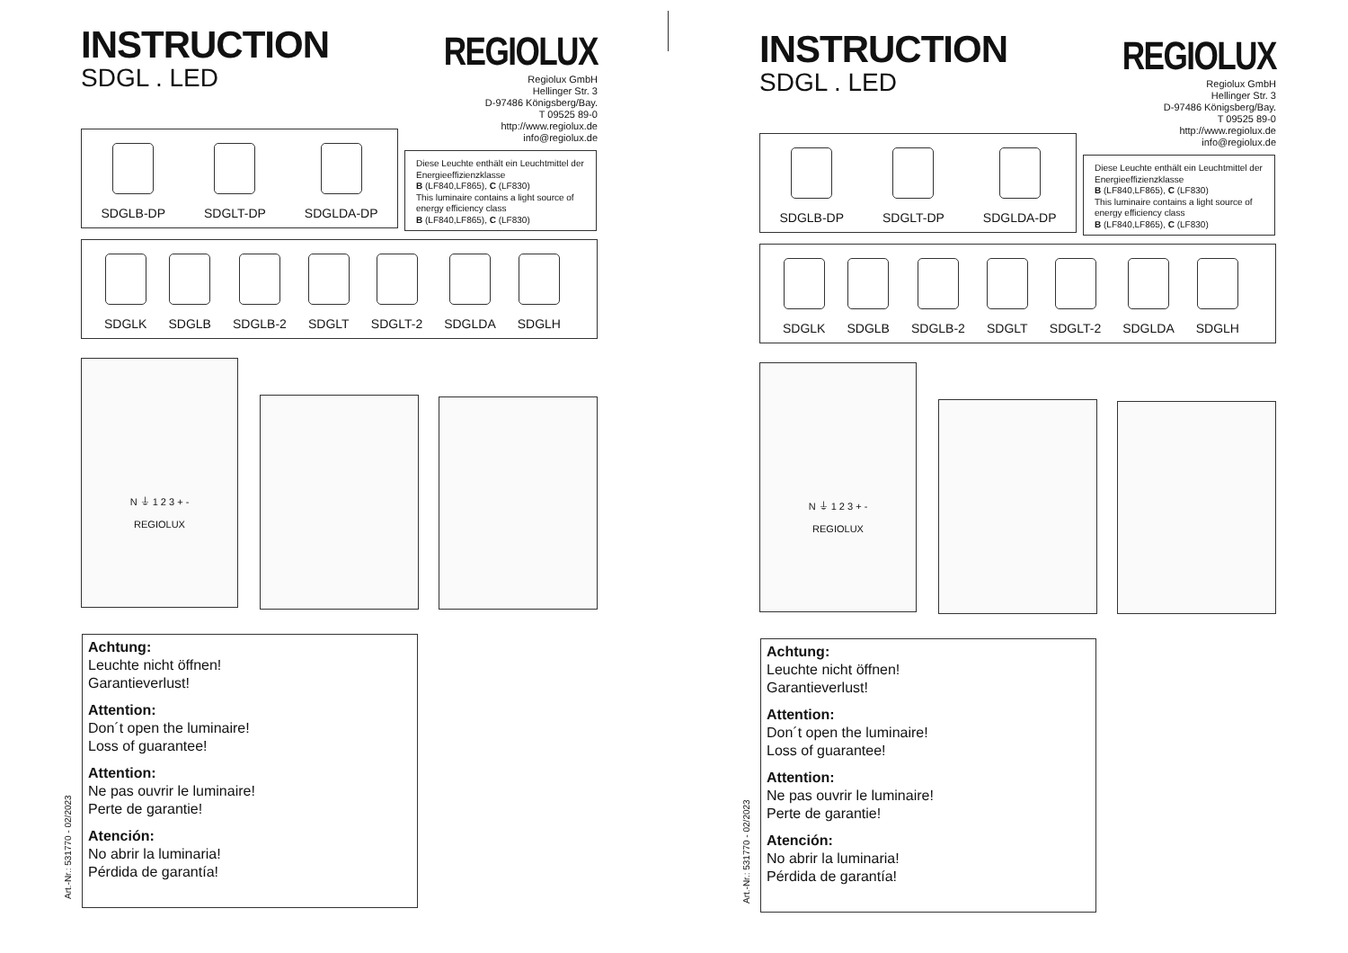INSTRUCTION
SDGL . LED
REGIOLUX
Regiolux GmbH
Hellinger Str. 3
D-97486 Königsberg/Bay.
T 09525 89-0
http://www.regiolux.de
info@regiolux.de
SDGLB-DP
SDGLT-DP
SDGLDA-DP
Diese Leuchte enthält ein Leuchtmittel der Energieeffizienzklasse
B (LF840,LF865), C (LF830)
This luminaire contains a light source of energy efficiency class
B (LF840,LF865), C (LF830)
SDGLK
SDGLB
SDGLB-2
SDGLT
SDGLT-2
SDGLDA
SDGLH
N ⏚ 1 2 3 + -
REGIOLUX
Achtung:
Leuchte nicht öffnen!
Garantieverlust!
Attention:
Don´t open the luminaire!
Loss of guarantee!
Attention:
Ne pas ouvrir le luminaire!
Perte de garantie!
Atención:
No abrir la luminaria!
Pérdida de garantía!
Art.-Nr.: 531770 - 02/2023
INSTRUCTION
SDGL . LED
REGIOLUX
Regiolux GmbH
Hellinger Str. 3
D-97486 Königsberg/Bay.
T 09525 89-0
http://www.regiolux.de
info@regiolux.de
SDGLB-DP
SDGLT-DP
SDGLDA-DP
Diese Leuchte enthält ein Leuchtmittel der Energieeffizienzklasse
B (LF840,LF865), C (LF830)
This luminaire contains a light source of energy efficiency class
B (LF840,LF865), C (LF830)
SDGLK
SDGLB
SDGLB-2
SDGLT
SDGLT-2
SDGLDA
SDGLH
N ⏚ 1 2 3 + -
REGIOLUX
Achtung:
Leuchte nicht öffnen!
Garantieverlust!
Attention:
Don´t open the luminaire!
Loss of guarantee!
Attention:
Ne pas ouvrir le luminaire!
Perte de garantie!
Atención:
No abrir la luminaria!
Pérdida de garantía!
Art.-Nr.: 531770 - 02/2023